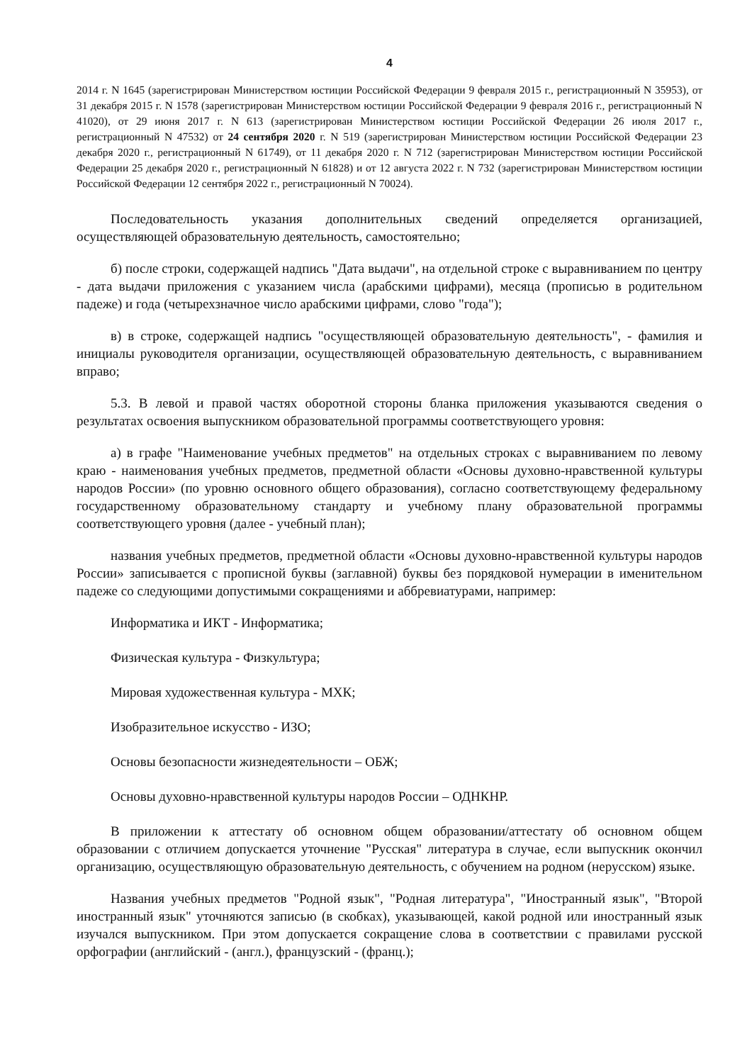4
2014 г. N 1645 (зарегистрирован Министерством юстиции Российской Федерации 9 февраля 2015 г., регистрационный N 35953), от 31 декабря 2015 г. N 1578 (зарегистрирован Министерством юстиции Российской Федерации 9 февраля 2016 г., регистрационный N 41020), от 29 июня 2017 г. N 613 (зарегистрирован Министерством юстиции Российской Федерации 26 июля 2017 г., регистрационный N 47532) от 24 сентября 2020 г. N 519 (зарегистрирован Министерством юстиции Российской Федерации 23 декабря 2020 г., регистрационный N 61749), от 11 декабря 2020 г. N 712 (зарегистрирован Министерством юстиции Российской Федерации 25 декабря 2020 г., регистрационный N 61828) и от 12 августа 2022 г. N 732 (зарегистрирован Министерством юстиции Российской Федерации 12 сентября 2022 г., регистрационный N 70024).
Последовательность указания дополнительных сведений определяется организацией, осуществляющей образовательную деятельность, самостоятельно;
б) после строки, содержащей надпись "Дата выдачи", на отдельной строке с выравниванием по центру - дата выдачи приложения с указанием числа (арабскими цифрами), месяца (прописью в родительном падеже) и года (четырехзначное число арабскими цифрами, слово "года");
в) в строке, содержащей надпись "осуществляющей образовательную деятельность", - фамилия и инициалы руководителя организации, осуществляющей образовательную деятельность, с выравниванием вправо;
5.3. В левой и правой частях оборотной стороны бланка приложения указываются сведения о результатах освоения выпускником образовательной программы соответствующего уровня:
а) в графе "Наименование учебных предметов" на отдельных строках с выравниванием по левому краю - наименования учебных предметов, предметной области «Основы духовно-нравственной культуры народов России» (по уровню основного общего образования), согласно соответствующему федеральному государственному образовательному стандарту и учебному плану образовательной программы соответствующего уровня (далее - учебный план);
названия учебных предметов, предметной области «Основы духовно-нравственной культуры народов России» записывается с прописной буквы (заглавной) буквы без порядковой нумерации в именительном падеже со следующими допустимыми сокращениями и аббревиатурами, например:
Информатика и ИКТ - Информатика;
Физическая культура - Физкультура;
Мировая художественная культура - МХК;
Изобразительное искусство - ИЗО;
Основы безопасности жизнедеятельности – ОБЖ;
Основы духовно-нравственной культуры народов России – ОДНКНР.
В приложении к аттестату об основном общем образовании/аттестату об основном общем образовании с отличием допускается уточнение "Русская" литература в случае, если выпускник окончил организацию, осуществляющую образовательную деятельность, с обучением на родном (нерусском) языке.
Названия учебных предметов "Родной язык", "Родная литература", "Иностранный язык", "Второй иностранный язык" уточняются записью (в скобках), указывающей, какой родной или иностранный язык изучался выпускником. При этом допускается сокращение слова в соответствии с правилами русской орфографии (английский - (англ.), французский - (франц.);